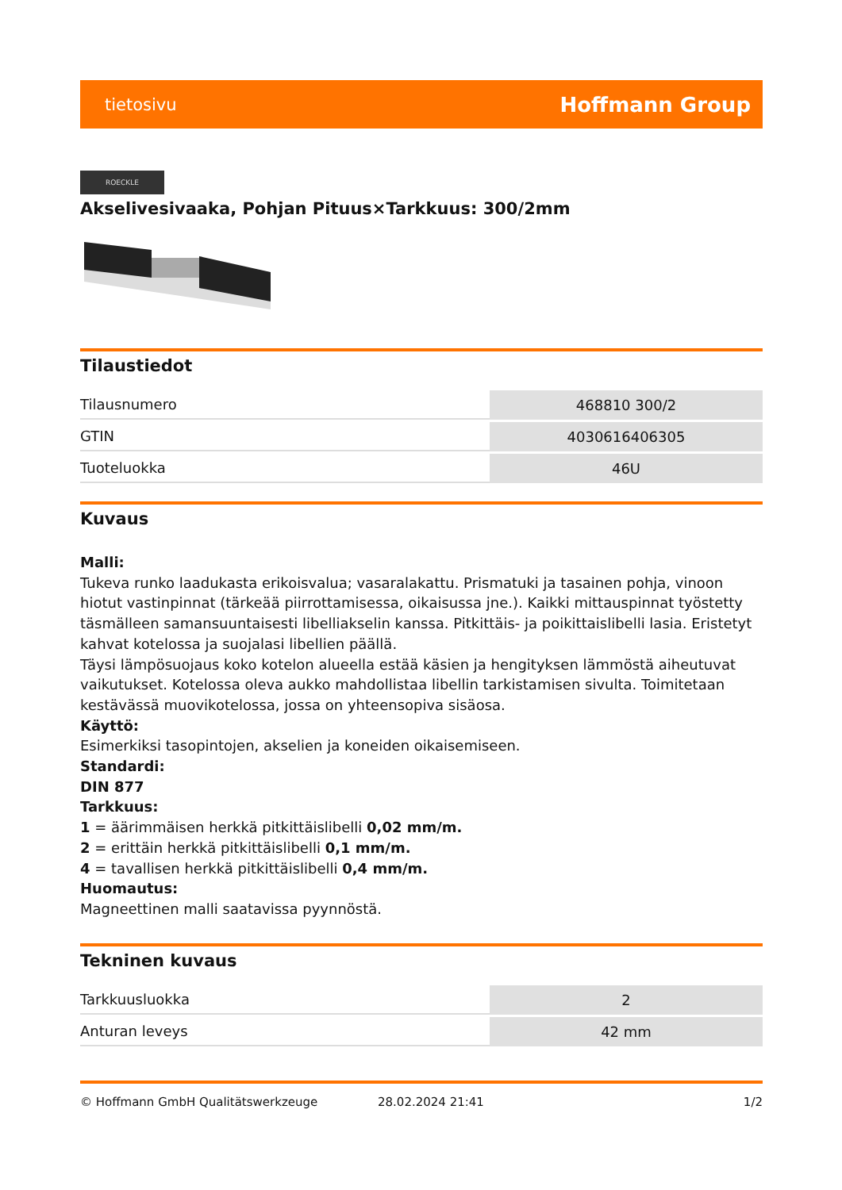tietosivu Hoffmann Group
ROECKLE
Akselivesivaaka, Pohjan Pituus×Tarkkuus: 300/2mm
Tilaustiedot
| Tilausnumero | 468810 300/2 |
| GTIN | 4030616406305 |
| Tuoteluokka | 46U |
Kuvaus
Malli:
Tukeva runko laadukasta erikoisvalua; vasaralakattu. Prismatuki ja tasainen pohja, vinoon hiotut vastinpinnat (tärkeää piirrottamisessa, oikaisussa jne.). Kaikki mittauspinnat työstetty täsmälleen samansuuntaisesti libelliakselin kanssa. Pitkittäis- ja poikittaislibelli lasia. Eristetyt kahvat kotelossa ja suojalasi libellien päällä.
Täysi lämpösuojaus koko kotelon alueella estää käsien ja hengityksen lämmöstä aiheutuvat vaikutukset. Kotelossa oleva aukko mahdollistaa libellin tarkistamisen sivulta. Toimitetaan kestävässä muovikotelossa, jossa on yhteensopiva sisäosa.
Käyttö:
Esimerkiksi tasopintojen, akselien ja koneiden oikaisemiseen.
Standardi:
DIN 877
Tarkkuus:
1 = äärimmäisen herkkä pitkittäislibelli 0,02 mm/m.
2 = erittäin herkkä pitkittäislibelli 0,1 mm/m.
4 = tavallisen herkkä pitkittäislibelli 0,4 mm/m.
Huomautus:
Magneettinen malli saatavissa pyynnöstä.
Tekninen kuvaus
| Tarkkuusluokka | 2 |
| Anturan leveys | 42 mm |
© Hoffmann GmbH Qualitätswerkzeuge 28.02.2024 21:41 1/2